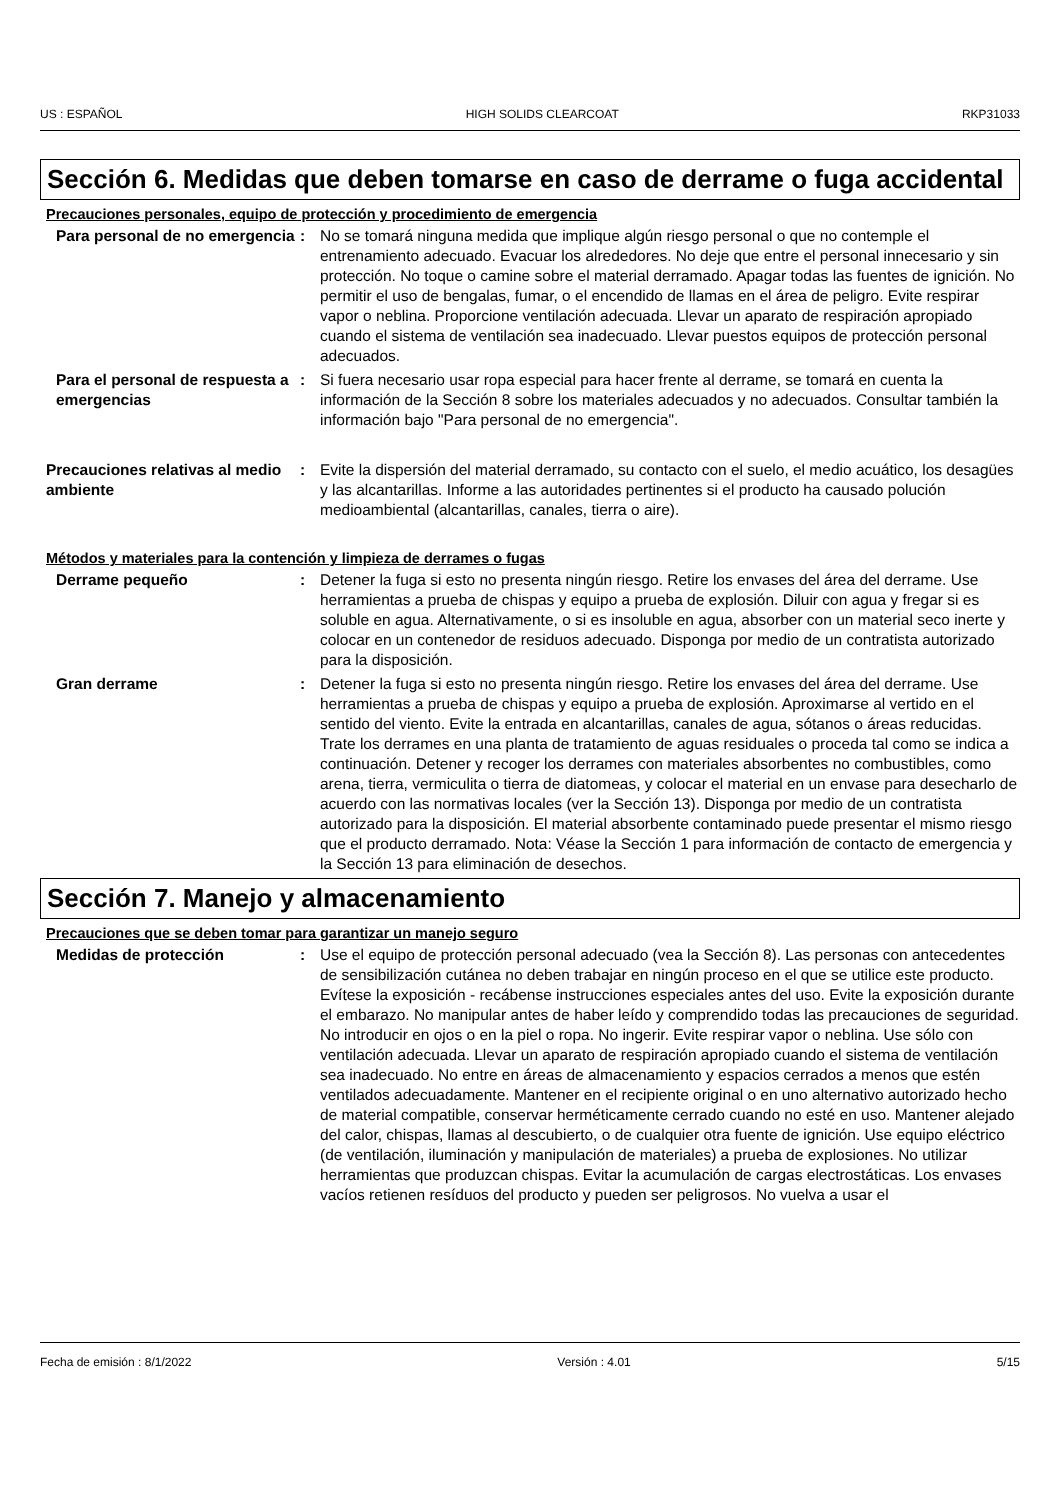US : ESPAÑOL HIGH SOLIDS CLEARCOAT RKP31033
Sección 6. Medidas que deben tomarse en caso de derrame o fuga accidental
Precauciones personales, equipo de protección y procedimiento de emergencia
Para personal de no emergencia
: No se tomará ninguna medida que implique algún riesgo personal o que no contemple el entrenamiento adecuado. Evacuar los alrededores. No deje que entre el personal innecesario y sin protección. No toque o camine sobre el material derramado. Apagar todas las fuentes de ignición. No permitir el uso de bengalas, fumar, o el encendido de llamas en el área de peligro. Evite respirar vapor o neblina. Proporcione ventilación adecuada. Llevar un aparato de respiración apropiado cuando el sistema de ventilación sea inadecuado. Llevar puestos equipos de protección personal adecuados.
Para el personal de respuesta a emergencias
: Si fuera necesario usar ropa especial para hacer frente al derrame, se tomará en cuenta la información de la Sección 8 sobre los materiales adecuados y no adecuados. Consultar también la información bajo "Para personal de no emergencia".
Precauciones relativas al medio ambiente
: Evite la dispersión del material derramado, su contacto con el suelo, el medio acuático, los desagües y las alcantarillas. Informe a las autoridades pertinentes si el producto ha causado polución medioambiental (alcantarillas, canales, tierra o aire).
Métodos y materiales para la contención y limpieza de derrames o fugas
Derrame pequeño : Detener la fuga si esto no presenta ningún riesgo. Retire los envases del área del derrame. Use herramientas a prueba de chispas y equipo a prueba de explosión. Diluir con agua y fregar si es soluble en agua. Alternativamente, o si es insoluble en agua, absorber con un material seco inerte y colocar en un contenedor de residuos adecuado. Disponga por medio de un contratista autorizado para la disposición.
Gran derrame : Detener la fuga si esto no presenta ningún riesgo. Retire los envases del área del derrame. Use herramientas a prueba de chispas y equipo a prueba de explosión. Aproximarse al vertido en el sentido del viento. Evite la entrada en alcantarillas, canales de agua, sótanos o áreas reducidas. Trate los derrames en una planta de tratamiento de aguas residuales o proceda tal como se indica a continuación. Detener y recoger los derrames con materiales absorbentes no combustibles, como arena, tierra, vermiculita o tierra de diatomeas, y colocar el material en un envase para desecharlo de acuerdo con las normativas locales (ver la Sección 13). Disponga por medio de un contratista autorizado para la disposición. El material absorbente contaminado puede presentar el mismo riesgo que el producto derramado. Nota: Véase la Sección 1 para información de contacto de emergencia y la Sección 13 para eliminación de desechos.
Sección 7. Manejo y almacenamiento
Precauciones que se deben tomar para garantizar un manejo seguro
Medidas de protección : Use el equipo de protección personal adecuado (vea la Sección 8). Las personas con antecedentes de sensibilización cutánea no deben trabajar en ningún proceso en el que se utilice este producto. Evítese la exposición - recábense instrucciones especiales antes del uso. Evite la exposición durante el embarazo. No manipular antes de haber leído y comprendido todas las precauciones de seguridad. No introducir en ojos o en la piel o ropa. No ingerir. Evite respirar vapor o neblina. Use sólo con ventilación adecuada. Llevar un aparato de respiración apropiado cuando el sistema de ventilación sea inadecuado. No entre en áreas de almacenamiento y espacios cerrados a menos que estén ventilados adecuadamente. Mantener en el recipiente original o en uno alternativo autorizado hecho de material compatible, conservar herméticamente cerrado cuando no esté en uso. Mantener alejado del calor, chispas, llamas al descubierto, o de cualquier otra fuente de ignición. Use equipo eléctrico (de ventilación, iluminación y manipulación de materiales) a prueba de explosiones. No utilizar herramientas que produzcan chispas. Evitar la acumulación de cargas electrostáticas. Los envases vacíos retienen resíduos del producto y pueden ser peligrosos. No vuelva a usar el
Fecha de emisión : 8/1/2022 Versión : 4.01 5/15